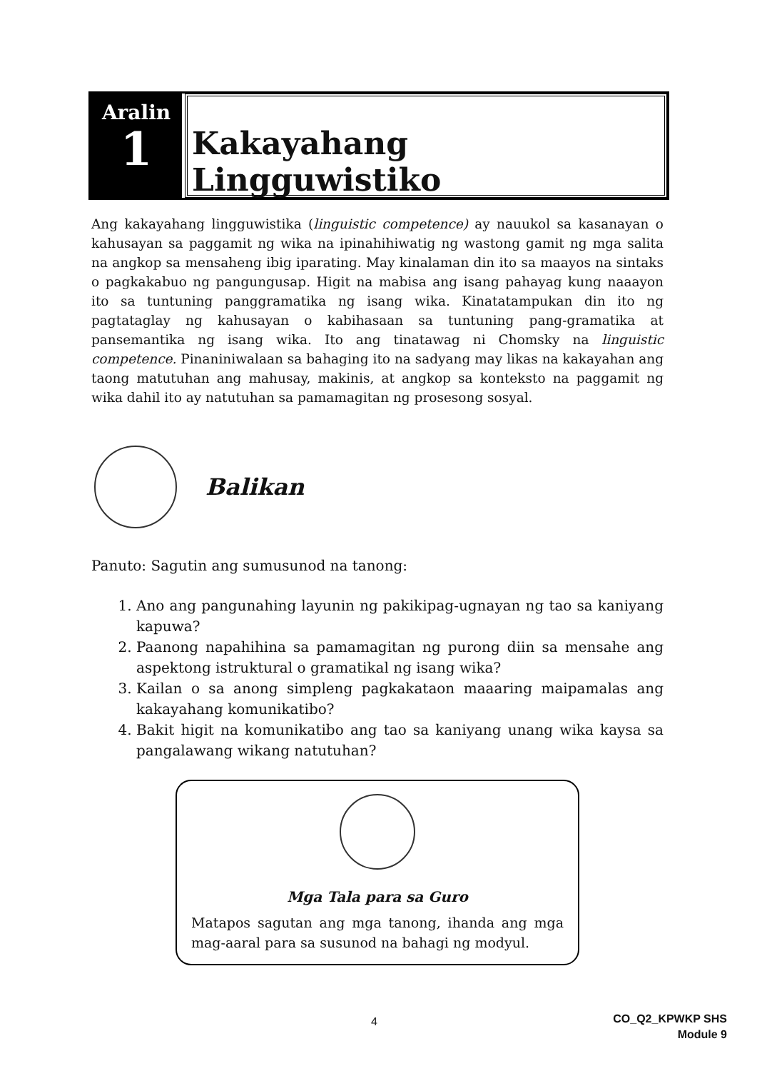Aralin
1
Kakayahang Lingguwistiko
Ang kakayahang lingguwistika (linguistic competence) ay nauukol sa kasanayan o kahusayan sa paggamit ng wika na ipinahihiwatig ng wastong gamit ng mga salita na angkop sa mensaheng ibig iparating. May kinalaman din ito sa maayos na sintaks o pagkakabuo ng pangungusap. Higit na mabisa ang isang pahayag kung naaayon ito sa tuntuning panggramatika ng isang wika. Kinatatampukan din ito ng pagtataglay ng kahusayan o kabihasaan sa tuntuning pang-gramatika at pansemantika ng isang wika. Ito ang tinatawag ni Chomsky na linguistic competence. Pinaniniwalaan sa bahaging ito na sadyang may likas na kakayahan ang taong matutuhan ang mahusay, makinis, at angkop sa konteksto na paggamit ng wika dahil ito ay natutuhan sa pamamagitan ng prosesong sosyal.
Balikan
Panuto: Sagutin ang sumusunod na tanong:
1. Ano ang pangunahing layunin ng pakikipag-ugnayan ng tao sa kaniyang kapuwa?
2. Paanong napahihina sa pamamagitan ng purong diin sa mensahe ang aspektong istruktural o gramatikal ng isang wika?
3. Kailan o sa anong simpleng pagkakataon maaaring maipamalas ang kakayahang komunikatibo?
4. Bakit higit na komunikatibo ang tao sa kaniyang unang wika kaysa sa pangalawang wikang natutuhan?
Mga Tala para sa Guro
Matapos sagutan ang mga tanong, ihanda ang mga mag-aaral para sa susunod na bahagi ng modyul.
4
CO_Q2_KPWKP SHS
Module 9